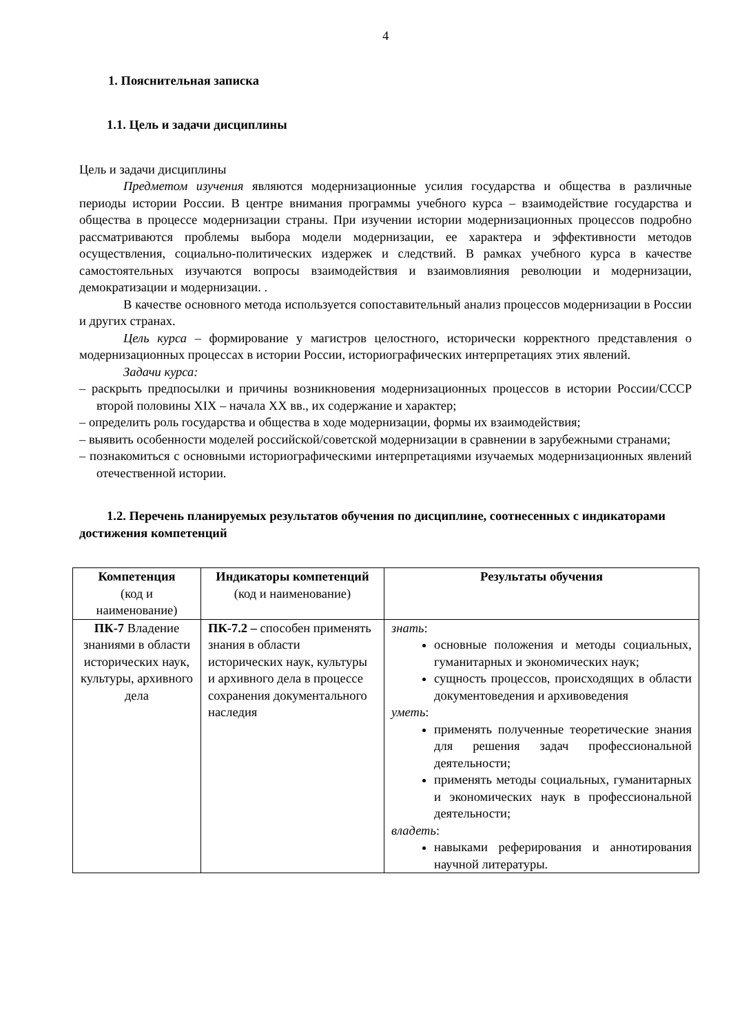4
1. Пояснительная записка
1.1. Цель и задачи дисциплины
Цель и задачи дисциплины
Предметом изучения являются модернизационные усилия государства и общества в различные периоды истории России. В центре внимания программы учебного курса – взаимодействие государства и общества в процессе модернизации страны. При изучении истории модернизационных процессов подробно рассматриваются проблемы выбора модели модернизации, ее характера и эффективности методов осуществления, социально-политических издержек и следствий. В рамках учебного курса в качестве самостоятельных изучаются вопросы взаимодействия и взаимовлияния революции и модернизации, демократизации и модернизации. .
В качестве основного метода используется сопоставительный анализ процессов модернизации в России и других странах.
Цель курса – формирование у магистров целостного, исторически корректного представления о модернизационных процессах в истории России, историографических интерпретациях этих явлений.
Задачи курса:
– раскрыть предпосылки и причины возникновения модернизационных процессов в истории России/СССР второй половины XIX – начала XX вв., их содержание и характер;
– определить роль государства и общества в ходе модернизации, формы их взаимодействия;
– выявить особенности моделей российской/советской модернизации в сравнении в зарубежными странами;
– познакомиться с основными историографическими интерпретациями изучаемых модернизационных явлений отечественной истории.
1.2. Перечень планируемых результатов обучения по дисциплине, соотнесенных с индикаторами достижения компетенций
| Компетенция (код и наименование) | Индикаторы компетенций (код и наименование) | Результаты обучения |
| --- | --- | --- |
| ПК-7 Владение знаниями в области исторических наук, культуры, архивного дела | ПК-7.2 – способен применять знания в области исторических наук, культуры и архивного дела в процессе сохранения документального наследия | знать : основные положения и методы социальных, гуманитарных и экономических наук; сущность процессов, происходящих в области документоведения и архивоведения уметь : применять полученные теоретические знания для решения задач профессиональной деятельности; применять методы социальных, гуманитарных и экономических наук в профессиональной деятельности; владеть : навыками реферирования и аннотирования научной литературы. |